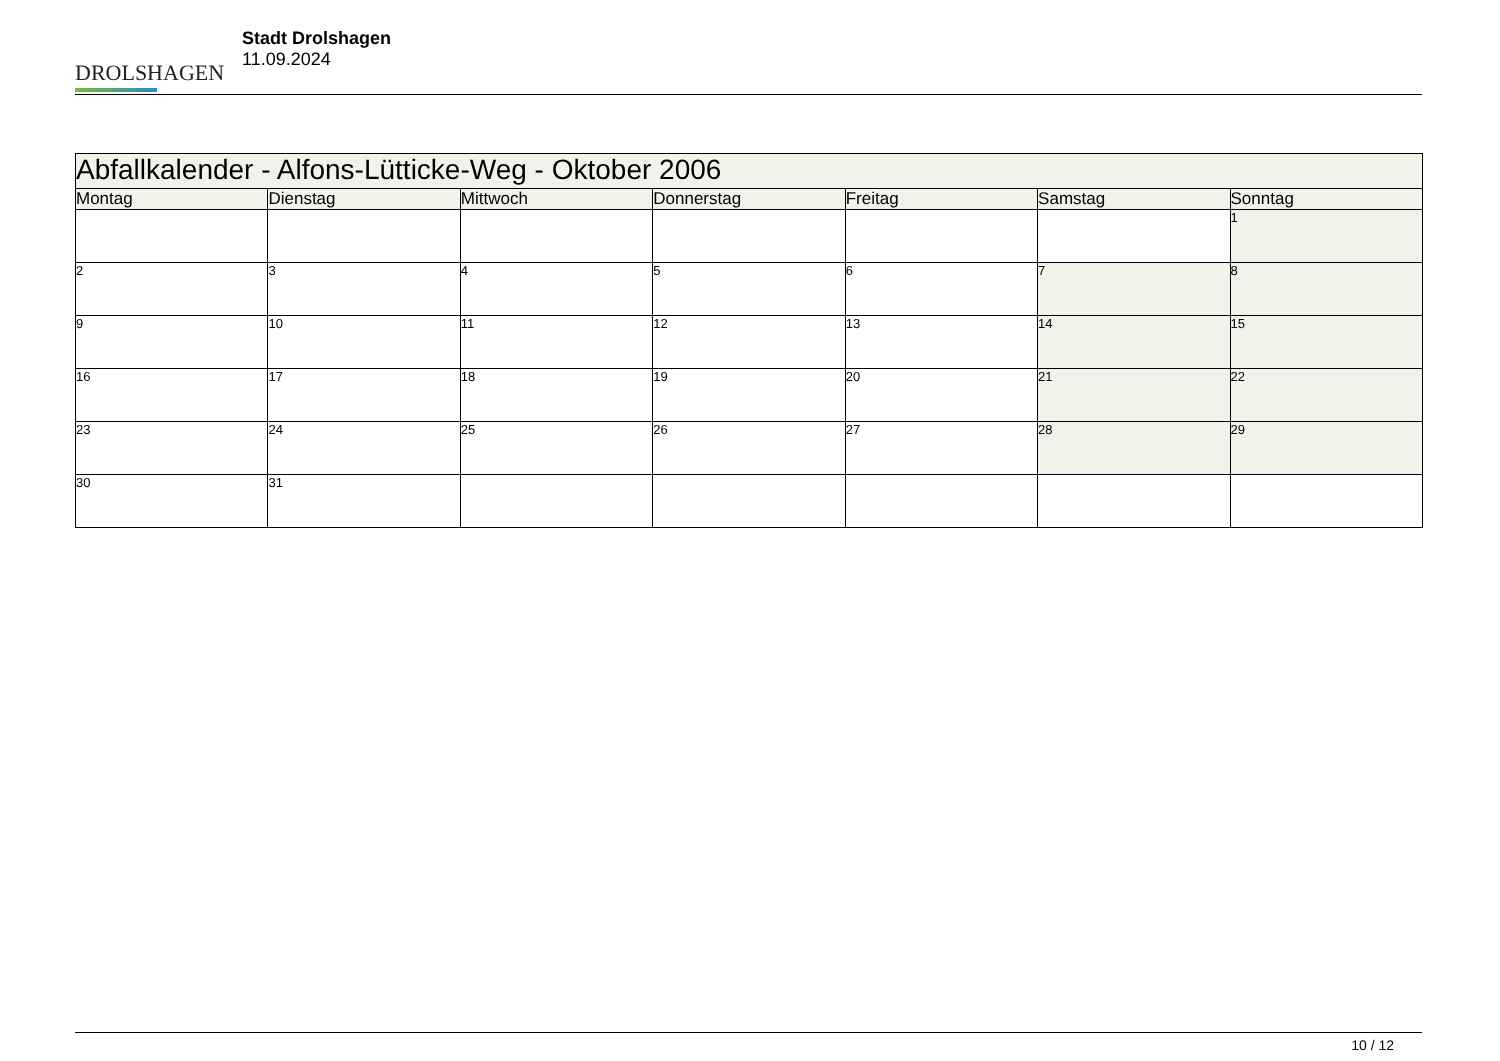DROLSHAGEN
Stadt Drolshagen
11.09.2024
| Abfallkalender - Alfons-Lütticke-Weg - Oktober 2006 | | | | | | |
| Montag | Dienstag | Mittwoch | Donnerstag | Freitag | Samstag | Sonntag |
| | | | | | | 1 |
| 2 | 3 | 4 | 5 | 6 | 7 | 8 |
| 9 | 10 | 11 | 12 | 13 | 14 | 15 |
| 16 | 17 | 18 | 19 | 20 | 21 | 22 |
| 23 | 24 | 25 | 26 | 27 | 28 | 29 |
| 30 | 31 | | | | | |
10 / 12